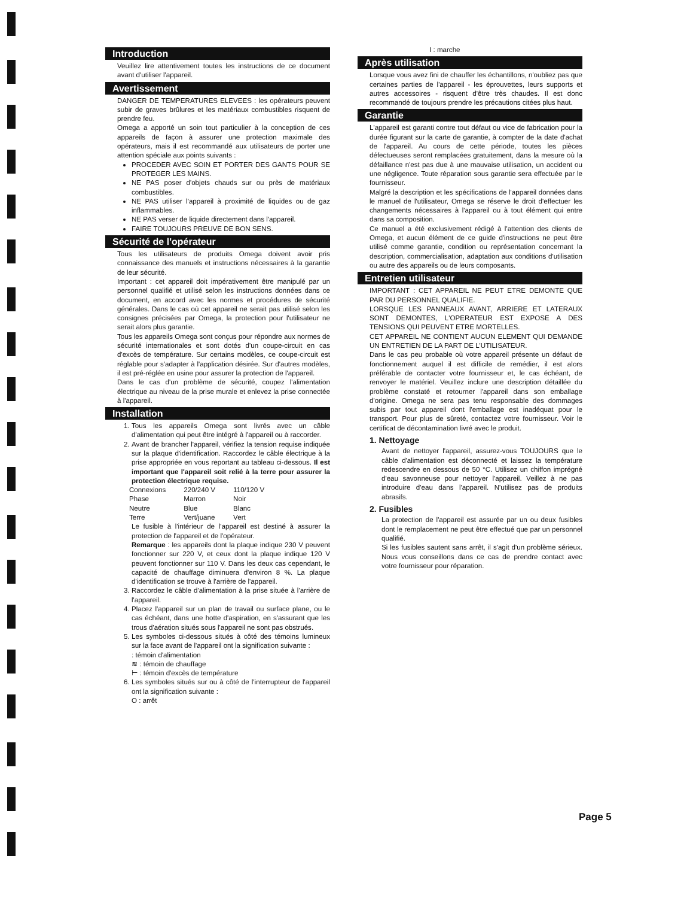Introduction
Veuillez lire attentivement toutes les instructions de ce document avant d'utiliser l'appareil.
Avertissement
DANGER DE TEMPERATURES ELEVEES : les opérateurs peuvent subir de graves brûlures et les matériaux combustibles risquent de prendre feu.
Omega a apporté un soin tout particulier à la conception de ces appareils de façon à assurer une protection maximale des opérateurs, mais il est recommandé aux utilisateurs de porter une attention spéciale aux points suivants :
PROCEDER AVEC SOIN ET PORTER DES GANTS POUR SE PROTEGER LES MAINS.
NE PAS poser d'objets chauds sur ou près de matériaux combustibles.
NE PAS utiliser l'appareil à proximité de liquides ou de gaz inflammables.
NE PAS verser de liquide directement dans l'appareil.
FAIRE TOUJOURS PREUVE DE BON SENS.
Sécurité de l'opérateur
Tous les utilisateurs de produits Omega doivent avoir pris connaissance des manuels et instructions nécessaires à la garantie de leur sécurité.
Important : cet appareil doit impérativement être manipulé par un personnel qualifié et utilisé selon les instructions données dans ce document, en accord avec les normes et procédures de sécurité générales. Dans le cas où cet appareil ne serait pas utilisé selon les consignes précisées par Omega, la protection pour l'utilisateur ne serait alors plus garantie.
Tous les appareils Omega sont conçus pour répondre aux normes de sécurité internationales et sont dotés d'un coupe-circuit en cas d'excès de température. Sur certains modèles, ce coupe-circuit est réglable pour s'adapter à l'application désirée. Sur d'autres modèles, il est pré-réglée en usine pour assurer la protection de l'appareil.
Dans le cas d'un problème de sécurité, coupez l'alimentation électrique au niveau de la prise murale et enlevez la prise connectée à l'appareil.
Installation
1. Tous les appareils Omega sont livrés avec un câble d'alimentation qui peut être intégré à l'appareil ou à raccorder.
2. Avant de brancher l'appareil, vérifiez la tension requise indiquée sur la plaque d'identification. Raccordez le câble électrique à la prise appropriée en vous reportant au tableau ci-dessous. Il est important que l'appareil soit relié à la terre pour assurer la protection électrique requise.
| Connexions | 220/240 V | 110/120 V |
| Phase | Marron | Noir |
| Neutre | Blue | Blanc |
| Terre | Vert/juane | Vert |
Le fusible à l'intérieur de l'appareil est destiné à assurer la protection de l'appareil et de l'opérateur.
Remarque : les appareils dont la plaque indique 230 V peuvent fonctionner sur 220 V, et ceux dont la plaque indique 120 V peuvent fonctionner sur 110 V. Dans les deux cas cependant, le capacité de chauffage diminuera d'environ 8 %. La plaque d'identification se trouve à l'arrière de l'appareil.
3. Raccordez le câble d'alimentation à la prise située à l'arrière de l'appareil.
4. Placez l'appareil sur un plan de travail ou surface plane, ou le cas échéant, dans une hotte d'aspiration, en s'assurant que les trous d'aération situés sous l'appareil ne sont pas obstrués.
5. Les symboles ci-dessous situés à côté des témoins lumineux sur la face avant de l'appareil ont la signification suivante :
: témoin d'alimentation
≋ : témoin de chauffage
⊢ : témoin d'excès de température
6. Les symboles situés sur ou à côté de l'interrupteur de l'appareil ont la signification suivante :
O : arrêt
I : marche
Après utilisation
Lorsque vous avez fini de chauffer les échantillons, n'oubliez pas que certaines parties de l'appareil - les éprouvettes, leurs supports et autres accessoires - risquent d'être très chaudes. Il est donc recommandé de toujours prendre les précautions citées plus haut.
Garantie
L'appareil est garanti contre tout défaut ou vice de fabrication pour la durée figurant sur la carte de garantie, à compter de la date d'achat de l'appareil. Au cours de cette période, toutes les pièces défectueuses seront remplacées gratuitement, dans la mesure où la défaillance n'est pas due à une mauvaise utilisation, un accident ou une négligence. Toute réparation sous garantie sera effectuée par le fournisseur.
Malgré la description et les spécifications de l'appareil données dans le manuel de l'utilisateur, Omega se réserve le droit d'effectuer les changements nécessaires à l'appareil ou à tout élément qui entre dans sa composition.
Ce manuel a été exclusivement rédigé à l'attention des clients de Omega, et aucun élément de ce guide d'instructions ne peut être utilisé comme garantie, condition ou représentation concernant la description, commercialisation, adaptation aux conditions d'utilisation ou autre des appareils ou de leurs composants.
Entretien utilisateur
IMPORTANT : CET APPAREIL NE PEUT ETRE DEMONTE QUE PAR DU PERSONNEL QUALIFIE.
LORSQUE LES PANNEAUX AVANT, ARRIERE ET LATERAUX SONT DEMONTES, L'OPERATEUR EST EXPOSE A DES TENSIONS QUI PEUVENT ETRE MORTELLES.
CET APPAREIL NE CONTIENT AUCUN ELEMENT QUI DEMANDE UN ENTRETIEN DE LA PART DE L'UTILISATEUR.
Dans le cas peu probable où votre appareil présente un défaut de fonctionnement auquel il est difficile de remédier, il est alors préférable de contacter votre fournisseur et, le cas échéant, de renvoyer le matériel. Veuillez inclure une description détaillée du problème constaté et retourner l'appareil dans son emballage d'origine. Omega ne sera pas tenu responsable des dommages subis par tout appareil dont l'emballage est inadéquat pour le transport. Pour plus de sûreté, contactez votre fournisseur. Voir le certificat de décontamination livré avec le produit.
1. Nettoyage
Avant de nettoyer l'appareil, assurez-vous TOUJOURS que le câble d'alimentation est déconnecté et laissez la température redescendre en dessous de 50 °C. Utilisez un chiffon imprégné d'eau savonneuse pour nettoyer l'appareil. Veillez à ne pas introduire d'eau dans l'appareil. N'utilisez pas de produits abrasifs.
2. Fusibles
La protection de l'appareil est assurée par un ou deux fusibles dont le remplacement ne peut être effectué que par un personnel qualifié.
Si les fusibles sautent sans arrêt, il s'agit d'un problème sérieux. Nous vous conseillons dans ce cas de prendre contact avec votre fournisseur pour réparation.
Page 5